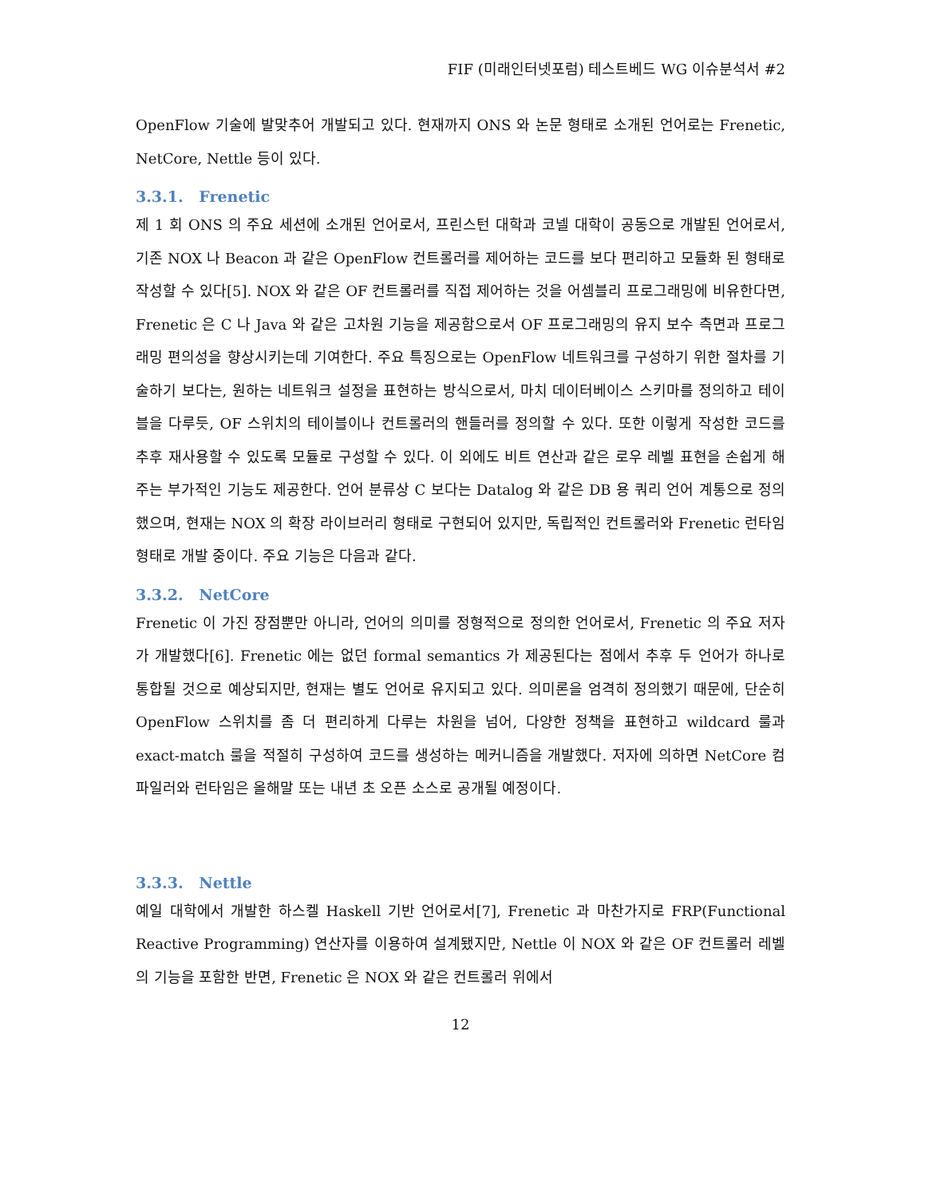FIF (미래인터넷포럼) 테스트베드 WG 이슈분석서 #2
OpenFlow 기술에 발맞추어 개발되고 있다. 현재까지 ONS 와 논문 형태로 소개된 언어로는 Frenetic, NetCore, Nettle 등이 있다.
3.3.1. Frenetic
제 1 회 ONS 의 주요 세션에 소개된 언어로서, 프린스턴 대학과 코넬 대학이 공동으로 개발된 언어로서, 기존 NOX 나 Beacon 과 같은 OpenFlow 컨트롤러를 제어하는 코드를 보다 편리하고 모듈화 된 형태로 작성할 수 있다[5]. NOX 와 같은 OF 컨트롤러를 직접 제어하는 것을 어셈블리 프로그래밍에 비유한다면, Frenetic 은 C 나 Java 와 같은 고차원 기능을 제공함으로서 OF 프로그래밍의 유지 보수 측면과 프로그래밍 편의성을 향상시키는데 기여한다. 주요 특징으로는 OpenFlow 네트워크를 구성하기 위한 절차를 기술하기 보다는, 원하는 네트워크 설정을 표현하는 방식으로서, 마치 데이터베이스 스키마를 정의하고 테이블을 다루듯, OF 스위치의 테이블이나 컨트롤러의 핸들러를 정의할 수 있다. 또한 이렇게 작성한 코드를 추후 재사용할 수 있도록 모듈로 구성할 수 있다. 이 외에도 비트 연산과 같은 로우 레벨 표현을 손쉽게 해주는 부가적인 기능도 제공한다. 언어 분류상 C 보다는 Datalog 와 같은 DB 용 쿼리 언어 계통으로 정의했으며, 현재는 NOX 의 확장 라이브러리 형태로 구현되어 있지만, 독립적인 컨트롤러와 Frenetic 런타임 형태로 개발 중이다. 주요 기능은 다음과 같다.
3.3.2. NetCore
Frenetic 이 가진 장점뿐만 아니라, 언어의 의미를 정형적으로 정의한 언어로서, Frenetic 의 주요 저자가 개발했다[6]. Frenetic 에는 없던 formal semantics 가 제공된다는 점에서 추후 두 언어가 하나로 통합될 것으로 예상되지만, 현재는 별도 언어로 유지되고 있다. 의미론을 엄격히 정의했기 때문에, 단순히 OpenFlow 스위치를 좀 더 편리하게 다루는 차원을 넘어, 다양한 정책을 표현하고 wildcard 룰과 exact-match 룰을 적절히 구성하여 코드를 생성하는 메커니즘을 개발했다. 저자에 의하면 NetCore 컴파일러와 런타임은 올해말 또는 내년 초 오픈 소스로 공개될 예정이다.
3.3.3. Nettle
예일 대학에서 개발한 하스켈 Haskell 기반 언어로서[7], Frenetic 과 마찬가지로 FRP(Functional Reactive Programming) 연산자를 이용하여 설계됐지만, Nettle 이 NOX 와 같은 OF 컨트롤러 레벨의 기능을 포함한 반면, Frenetic 은 NOX 와 같은 컨트롤러 위에서
12